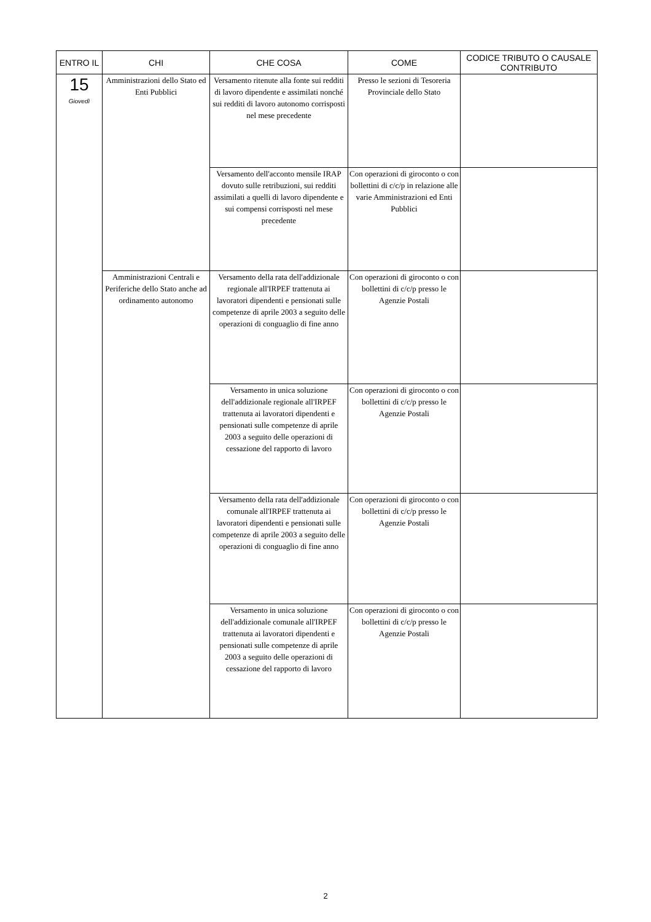| ENTRO IL | CHI | CHE COSA | COME | CODICE TRIBUTO O CAUSALE CONTRIBUTO |
| --- | --- | --- | --- | --- |
| 15 Giovedì | Amministrazioni dello Stato ed Enti Pubblici | Versamento ritenute alla fonte sui redditi di lavoro dipendente e assimilati nonché sui redditi di lavoro autonomo corrisposti nel mese precedente | Presso le sezioni di Tesoreria Provinciale dello Stato | |
| | | Versamento dell'acconto mensile IRAP dovuto sulle retribuzioni, sui redditi assimilati a quelli di lavoro dipendente e sui compensi corrisposti nel mese precedente | Con operazioni di giroconto o con bollettini di c/c/p in relazione alle varie Amministrazioni ed Enti Pubblici | |
| | Amministrazioni Centrali e Periferiche dello Stato anche ad ordinamento autonomo | Versamento della rata dell'addizionale regionale all'IRPEF trattenuta ai lavoratori dipendenti e pensionati sulle competenze di aprile 2003 a seguito delle operazioni di conguaglio di fine anno | Con operazioni di giroconto o con bollettini di c/c/p presso le Agenzie Postali | |
| | | Versamento in unica soluzione dell'addizionale regionale all'IRPEF trattenuta ai lavoratori dipendenti e pensionati sulle competenze di aprile 2003 a seguito delle operazioni di cessazione del rapporto di lavoro | Con operazioni di giroconto o con bollettini di c/c/p presso le Agenzie Postali | |
| | | Versamento della rata dell'addizionale comunale all'IRPEF trattenuta ai lavoratori dipendenti e pensionati sulle competenze di aprile 2003 a seguito delle operazioni di conguaglio di fine anno | Con operazioni di giroconto o con bollettini di c/c/p presso le Agenzie Postali | |
| | | Versamento in unica soluzione dell'addizionale comunale all'IRPEF trattenuta ai lavoratori dipendenti e pensionati sulle competenze di aprile 2003 a seguito delle operazioni di cessazione del rapporto di lavoro | Con operazioni di giroconto o con bollettini di c/c/p presso le Agenzie Postali | |
2